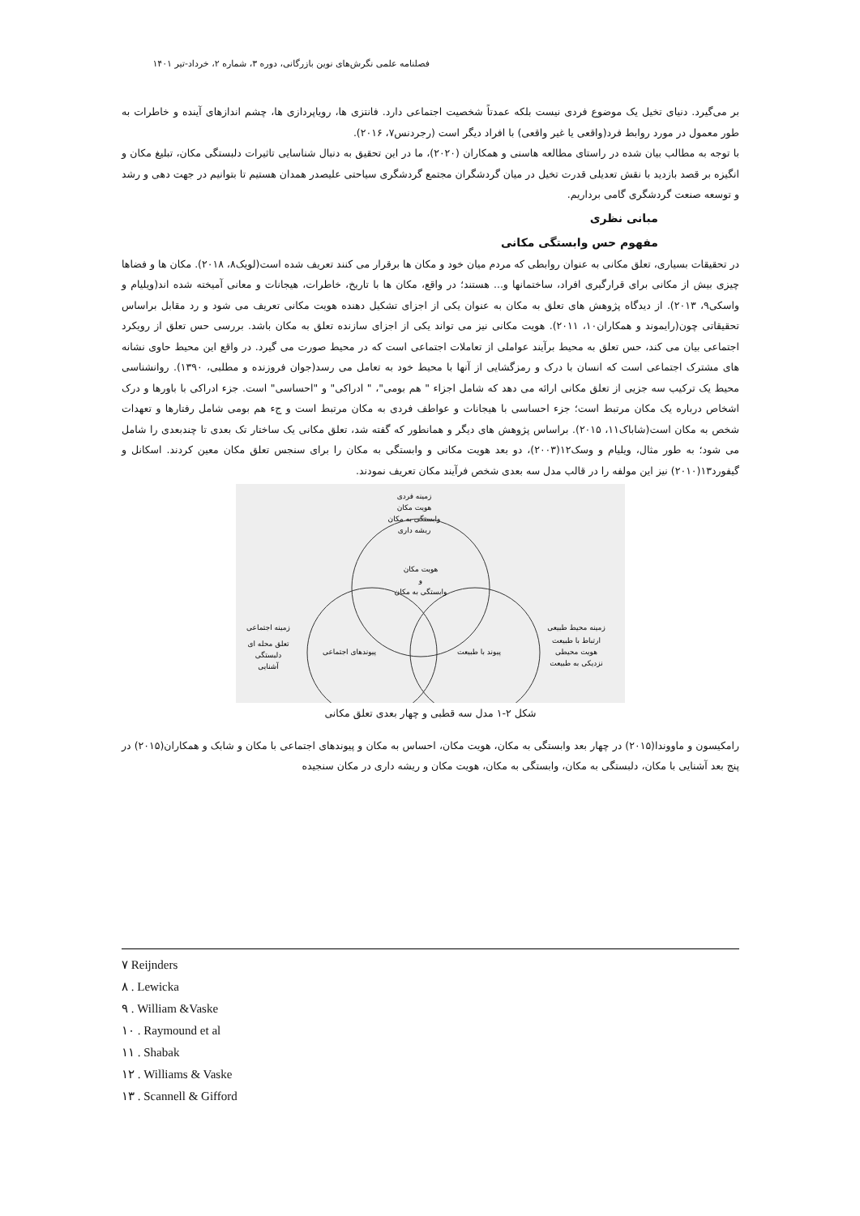فصلنامه علمی نگرش‌های نوین بازرگانی، دوره ۳، شماره ۲، خرداد-تیر ۱۴۰۱
بر می‌گیرد. دنیای تخیل یک موضوع فردی نیست بلکه عمدتاً شخصیت اجتماعی دارد. فانتزی ها، رویاپردازی ها، چشم اندازهای آینده و خاطرات به طور معمول در مورد روابط فرد(واقعی یا غیر واقعی) با افراد دیگر است (رجردنس۷، ۲۰۱۶).
با توجه به مطالب بیان شده در راستای مطالعه هاسنی و همکاران (۲۰۲۰)، ما در این تحقیق به دنبال شناسایی تاثیرات دلبستگی مکان، تبلیغ مکان و انگیزه بر قصد بازدید با نقش تعدیلی قدرت تخیل در میان گردشگران مجتمع گردشگری سیاحتی علیصدر همدان هستیم تا بتوانیم در جهت دهی و رشد و توسعه صنعت گردشگری گامی برداریم.
مبانی نظری
مفهوم حس وابستگی مکانی
در تحقیقات بسیاری، تعلق مکانی به عنوان روابطی که مردم میان خود و مکان ها برقرار می کنند تعریف شده است(لویک۸، ۲۰۱۸). مکان ها و فضاها چیزی بیش از مکانی برای قرارگیری افراد، ساختمانها و... هستند؛ در واقع، مکان ها با تاریخ، خاطرات، هیجانات و معانی آمیخته شده اند(ویلیام و واسکی۹، ۲۰۱۳). از دیدگاه پژوهش های تعلق به مکان به عنوان یکی از اجزای تشکیل دهنده هویت مکانی تعریف می شود و رد مقابل براساس تحقیقاتی چون(رایموند و همکاران۱۰، ۲۰۱۱). هویت مکانی نیز می تواند یکی از اجزای سازنده تعلق به مکان باشد. بررسی حس تعلق از رویکرد اجتماعی بیان می کند، حس تعلق به محیط برآیند عواملی از تعاملات اجتماعی است که در محیط صورت می گیرد. در واقع این محیط حاوی نشانه های مشترک اجتماعی است که انسان با درک و رمزگشایی از آنها با محیط خود به تعامل می رسد(جوان فروزنده و مطلبی، ۱۳۹۰). روانشناسی محیط یک ترکیب سه جزیی از تعلق مکانی ارائه می دهد که شامل اجزاء " هم بومی"، " ادراکی" و "احساسی" است. جزء ادراکی با باورها و درک اشخاص درباره یک مکان مرتبط است؛ جزء احساسی با هیجانات و عواطف فردی به مکان مرتبط است و جء هم بومی شامل رفتارها و تعهدات شخص به مکان است(شاباک۱۱، ۲۰۱۵). براساس پژوهش های دیگر و همانطور که گفته شد، تعلق مکانی یک ساختار تک بعدی تا چندبعدی را شامل می شود؛ به طور مثال، ویلیام و وسک۱۲(۲۰۰۳)، دو بعد هویت مکانی و وابستگی به مکان را برای سنجس تعلق مکان معین کردند. اسکانل و گیفورد۱۳(۲۰۱۰) نیز این مولفه را در قالب مدل سه بعدی شخص فرآیند مکان تعریف نمودند.
زمینه فردی
هویت مکان
وابستگی به مکان
ریشه داری
هویت مکان
و
وابستگی به مکان
پیوندهای اجتماعی
پیوند با طبیعت
زمینه اجتماعی
تعلق محله ای
دلبستگی
آشنایی
زمینه محیط طبیعی
ارتباط با طبیعت
هویت محیطی
نزدیکی به طبیعت
شکل ۲-۱ مدل سه قطبی و چهار بعدی تعلق مکانی
رامکیسون و ماووندا(۲۰۱۵) در چهار بعد وابستگی به مکان، هویت مکان، احساس به مکان و پیوندهای اجتماعی با مکان و شابک و همکاران(۲۰۱۵) در پنج بعد آشنایی با مکان، دلبستگی به مکان، وابستگی به مکان، هویت مکان و ریشه داری در مکان سنجیده
۷ Reijnders
۸ . Lewicka
۹ . William &Vaske
۱۰ . Raymound et al
۱۱ . Shabak
۱۲ . Williams & Vaske
۱۳ . Scannell & Gifford